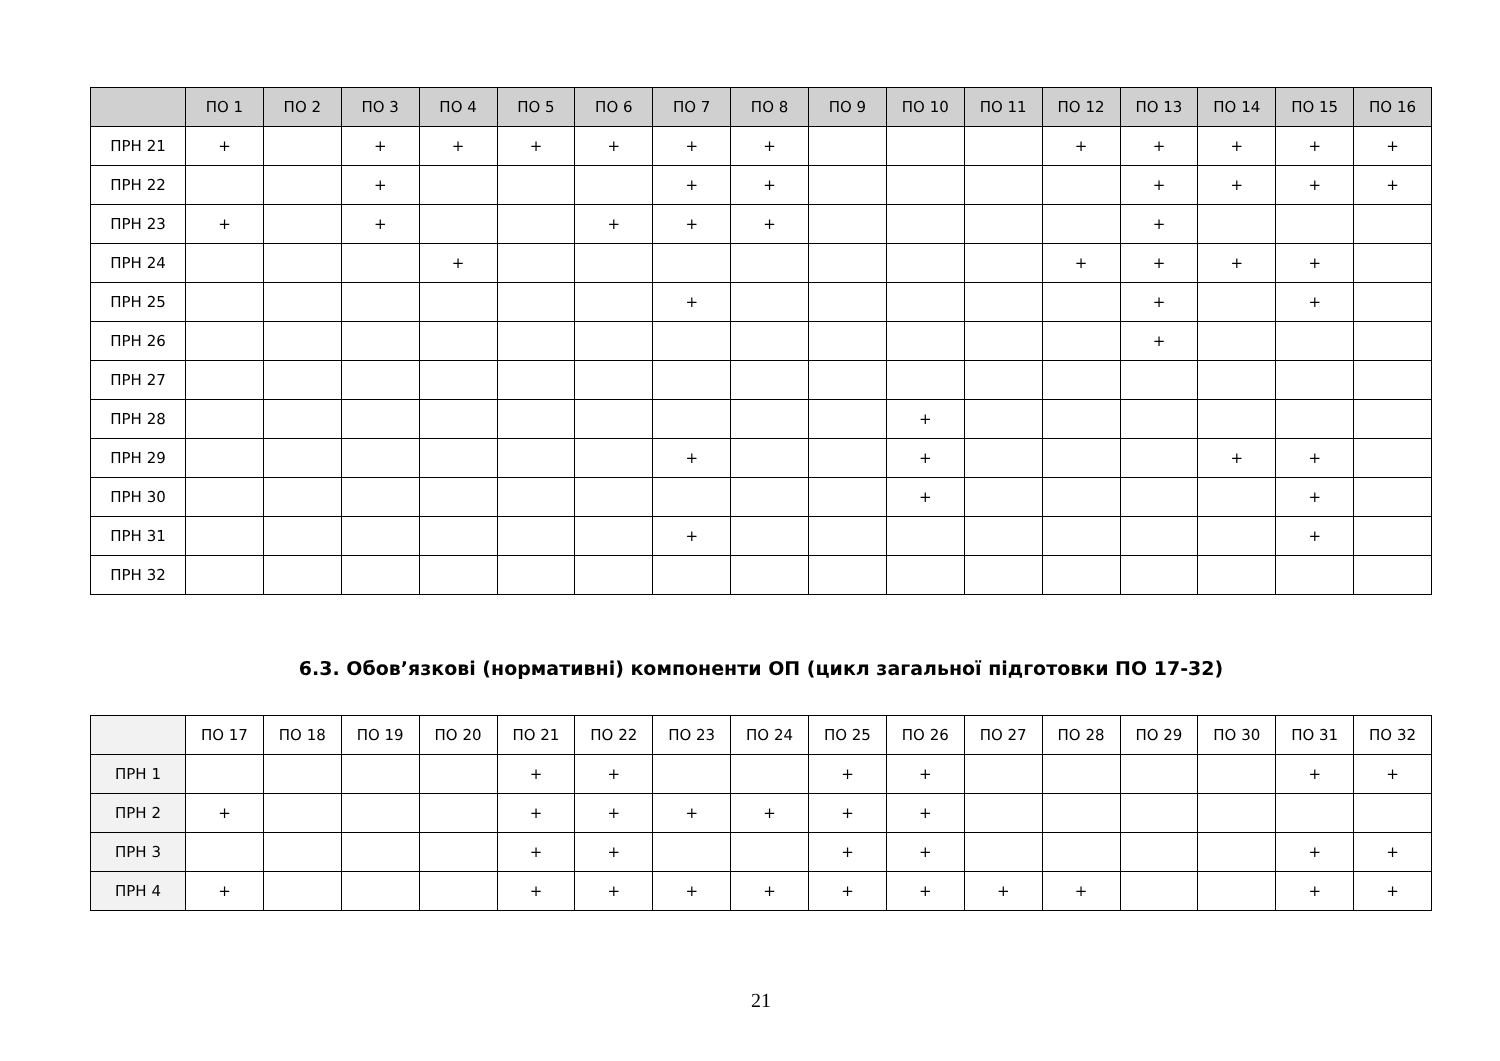| | ПО 1 | ПО 2 | ПО 3 | ПО 4 | ПО 5 | ПО 6 | ПО 7 | ПО 8 | ПО 9 | ПО 10 | ПО 11 | ПО 12 | ПО 13 | ПО 14 | ПО 15 | ПО 16 |
| --- | --- | --- | --- | --- | --- | --- | --- | --- | --- | --- | --- | --- | --- | --- | --- | --- |
| ПРН 21 | + | | + | + | + | + | + | + | | | | + | + | + | + | + |
| ПРН 22 | | | + | | | | + | + | | | | | + | + | + | + |
| ПРН 23 | + | | + | | | + | + | + | | | | | + | | | |
| ПРН 24 | | | | + | | | | | | | | + | + | + | + | |
| ПРН 25 | | | | | | | + | | | | | | + | | + | |
| ПРН 26 | | | | | | | | | | | | | + | | | |
| ПРН 27 | | | | | | | | | | | | | | | | |
| ПРН 28 | | | | | | | | | | + | | | | | | |
| ПРН 29 | | | | | | | + | | | + | | | | + | + | |
| ПРН 30 | | | | | | | | | | + | | | | | + | |
| ПРН 31 | | | | | | | + | | | | | | | | + | |
| ПРН 32 | | | | | | | | | | | | | | | | |
6.3. Обов’язкові (нормативні) компоненти ОП (цикл загальної підготовки ПО 17-32)
| | ПО 17 | ПО 18 | ПО 19 | ПО 20 | ПО 21 | ПО 22 | ПО 23 | ПО 24 | ПО 25 | ПО 26 | ПО 27 | ПО 28 | ПО 29 | ПО 30 | ПО 31 | ПО 32 |
| --- | --- | --- | --- | --- | --- | --- | --- | --- | --- | --- | --- | --- | --- | --- | --- | --- |
| ПРН 1 | | | | | + | + | | | + | + | | | | | + | + |
| ПРН 2 | + | | | | + | + | + | + | + | + | | | | | | |
| ПРН 3 | | | | | + | + | | | + | + | | | | | + | + |
| ПРН 4 | + | | | | + | + | + | + | + | + | + | + | | | + | + |
21